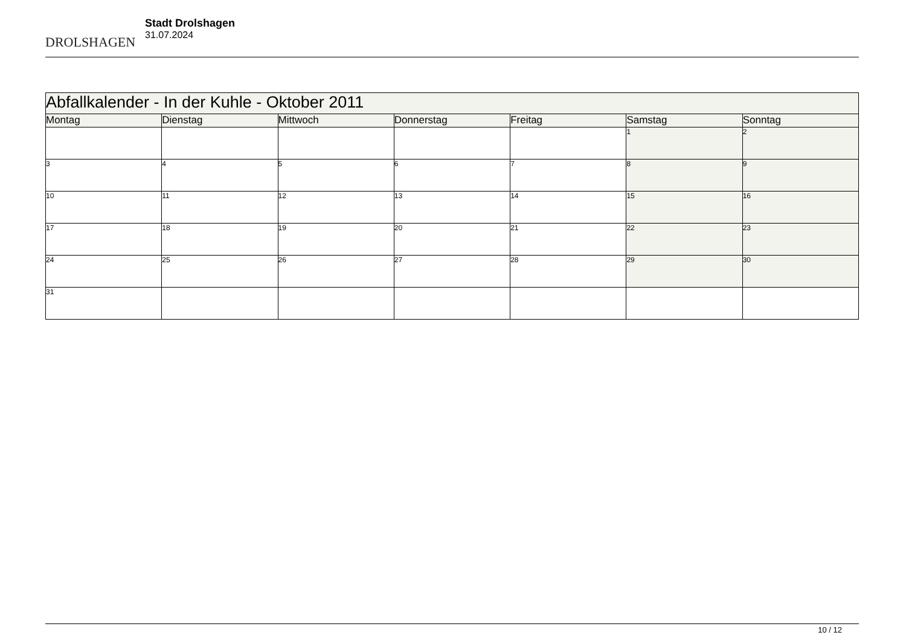DROLSHAGEN
Stadt Drolshagen
31.07.2024
| Abfallkalender - In der Kuhle - Oktober 2011 | | | | | | |
| --- | --- | --- | --- | --- | --- | --- |
| Montag | Dienstag | Mittwoch | Donnerstag | Freitag | Samstag | Sonntag |
| | | | | | 1 | 2 |
| 3 | 4 | 5 | 6 | 7 | 8 | 9 |
| 10 | 11 | 12 | 13 | 14 | 15 | 16 |
| 17 | 18 | 19 | 20 | 21 | 22 | 23 |
| 24 | 25 | 26 | 27 | 28 | 29 | 30 |
| 31 | | | | | | |
10 / 12